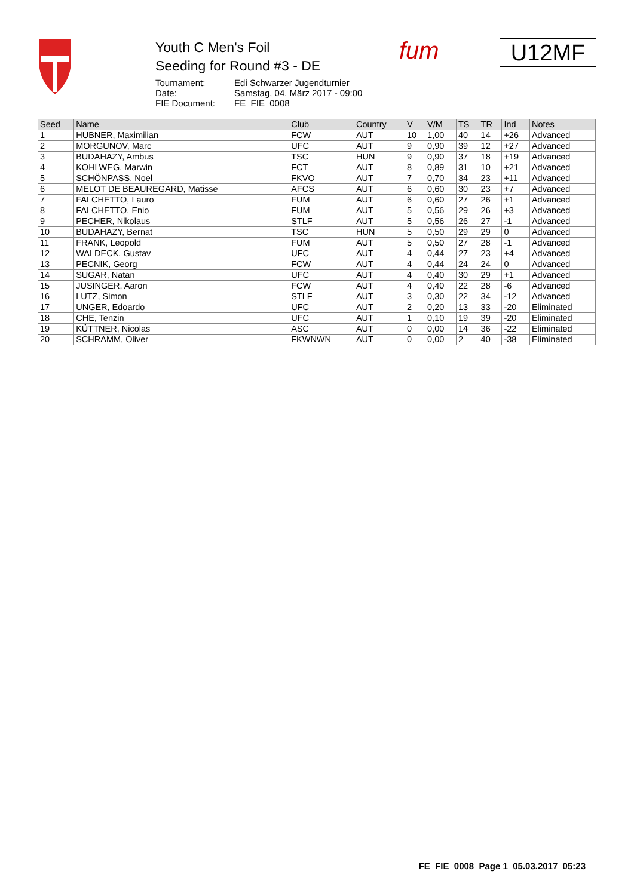Youth C Men's Foil
Seeding for Round #3 - DE
| Tournament: | Edi Schwarzer Jugendturnier |
| Date: | Samstag, 04. März 2017 - 09:00 |
| FIE Document: | FE_FIE_0008 |
fum U12MF
| Seed | Name | Club | Country | V | V/M | TS | TR | Ind | Notes |
| --- | --- | --- | --- | --- | --- | --- | --- | --- | --- |
| 1 | HUBNER, Maximilian | FCW | AUT | 10 | 1,00 | 40 | 14 | +26 | Advanced |
| 2 | MORGUNOV, Marc | UFC | AUT | 9 | 0,90 | 39 | 12 | +27 | Advanced |
| 3 | BUDAHAZY, Ambus | TSC | HUN | 9 | 0,90 | 37 | 18 | +19 | Advanced |
| 4 | KOHLWEG, Marwin | FCT | AUT | 8 | 0,89 | 31 | 10 | +21 | Advanced |
| 5 | SCHÖNPASS, Noel | FKVO | AUT | 7 | 0,70 | 34 | 23 | +11 | Advanced |
| 6 | MELOT DE BEAUREGARD, Matisse | AFCS | AUT | 6 | 0,60 | 30 | 23 | +7 | Advanced |
| 7 | FALCHETTO, Lauro | FUM | AUT | 6 | 0,60 | 27 | 26 | +1 | Advanced |
| 8 | FALCHETTO, Enio | FUM | AUT | 5 | 0,56 | 29 | 26 | +3 | Advanced |
| 9 | PECHER, Nikolaus | STLF | AUT | 5 | 0,56 | 26 | 27 | -1 | Advanced |
| 10 | BUDAHAZY, Bernat | TSC | HUN | 5 | 0,50 | 29 | 29 | 0 | Advanced |
| 11 | FRANK, Leopold | FUM | AUT | 5 | 0,50 | 27 | 28 | -1 | Advanced |
| 12 | WALDECK, Gustav | UFC | AUT | 4 | 0,44 | 27 | 23 | +4 | Advanced |
| 13 | PECNIK, Georg | FCW | AUT | 4 | 0,44 | 24 | 24 | 0 | Advanced |
| 14 | SUGAR, Natan | UFC | AUT | 4 | 0,40 | 30 | 29 | +1 | Advanced |
| 15 | JUSINGER, Aaron | FCW | AUT | 4 | 0,40 | 22 | 28 | -6 | Advanced |
| 16 | LUTZ, Simon | STLF | AUT | 3 | 0,30 | 22 | 34 | -12 | Advanced |
| 17 | UNGER, Edoardo | UFC | AUT | 2 | 0,20 | 13 | 33 | -20 | Eliminated |
| 18 | CHE, Tenzin | UFC | AUT | 1 | 0,10 | 19 | 39 | -20 | Eliminated |
| 19 | KÜTTNER, Nicolas | ASC | AUT | 0 | 0,00 | 14 | 36 | -22 | Eliminated |
| 20 | SCHRAMM, Oliver | FKWNWN | AUT | 0 | 0,00 | 2 | 40 | -38 | Eliminated |
FE_FIE_0008 Page 1 05.03.2017 05:23